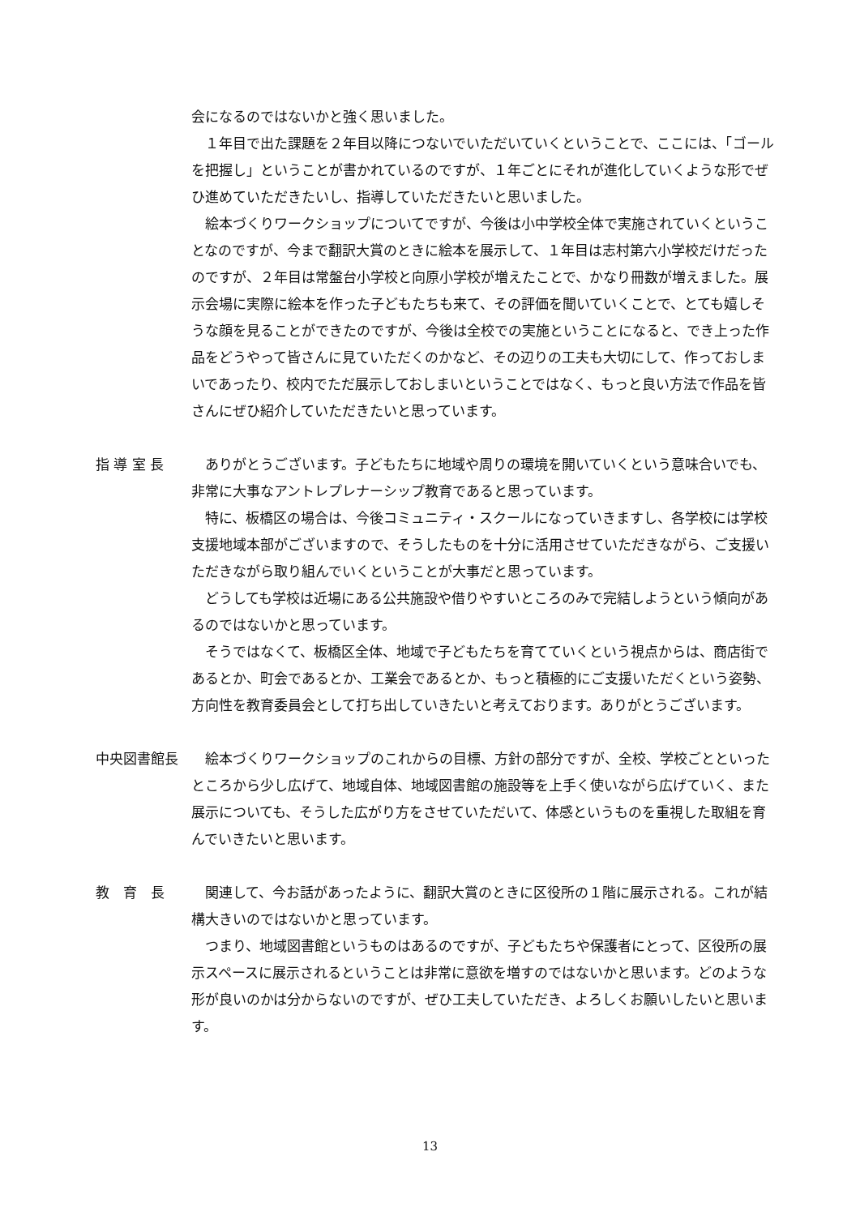会になるのではないかと強く思いました。
１年目で出た課題を２年目以降につないでいただいていくということで、ここには、「ゴールを把握し」ということが書かれているのですが、１年ごとにそれが進化していくような形でぜひ進めていただきたいし、指導していただきたいと思いました。
絵本づくりワークショップについてですが、今後は小中学校全体で実施されていくということなのですが、今まで翻訳大賞のときに絵本を展示して、１年目は志村第六小学校だけだったのですが、２年目は常盤台小学校と向原小学校が増えたことで、かなり冊数が増えました。展示会場に実際に絵本を作った子どもたちも来て、その評価を聞いていくことで、とても嬉しそうな顔を見ることができたのですが、今後は全校での実施ということになると、でき上った作品をどうやって皆さんに見ていただくのかなど、その辺りの工夫も大切にして、作っておしまいであったり、校内でただ展示しておしまいということではなく、もっと良い方法で作品を皆さんにぜひ紹介していただきたいと思っています。
指 導 室 長 ありがとうございます。子どもたちに地域や周りの環境を開いていくという意味合いでも、非常に大事なアントレプレナーシップ教育であると思っています。
特に、板橋区の場合は、今後コミュニティ・スクールになっていきますし、各学校には学校支援地域本部がございますので、そうしたものを十分に活用させていただきながら、ご支援いただきながら取り組んでいくということが大事だと思っています。
どうしても学校は近場にある公共施設や借りやすいところのみで完結しようという傾向があるのではないかと思っています。
そうではなくて、板橋区全体、地域で子どもたちを育てていくという視点からは、商店街であるとか、町会であるとか、工業会であるとか、もっと積極的にご支援いただくという姿勢、方向性を教育委員会として打ち出していきたいと考えております。ありがとうございます。
中央図書館長 絵本づくりワークショップのこれからの目標、方針の部分ですが、全校、学校ごとといったところから少し広げて、地域自体、地域図書館の施設等を上手く使いながら広げていく、また展示についても、そうした広がり方をさせていただいて、体感というものを重視した取組を育んでいきたいと思います。
教　育　長 関連して、今お話があったように、翻訳大賞のときに区役所の１階に展示される。これが結構大きいのではないかと思っています。
つまり、地域図書館というものはあるのですが、子どもたちや保護者にとって、区役所の展示スペースに展示されるということは非常に意欲を増すのではないかと思います。どのような形が良いのかは分からないのですが、ぜひ工夫していただき、よろしくお願いしたいと思います。
13